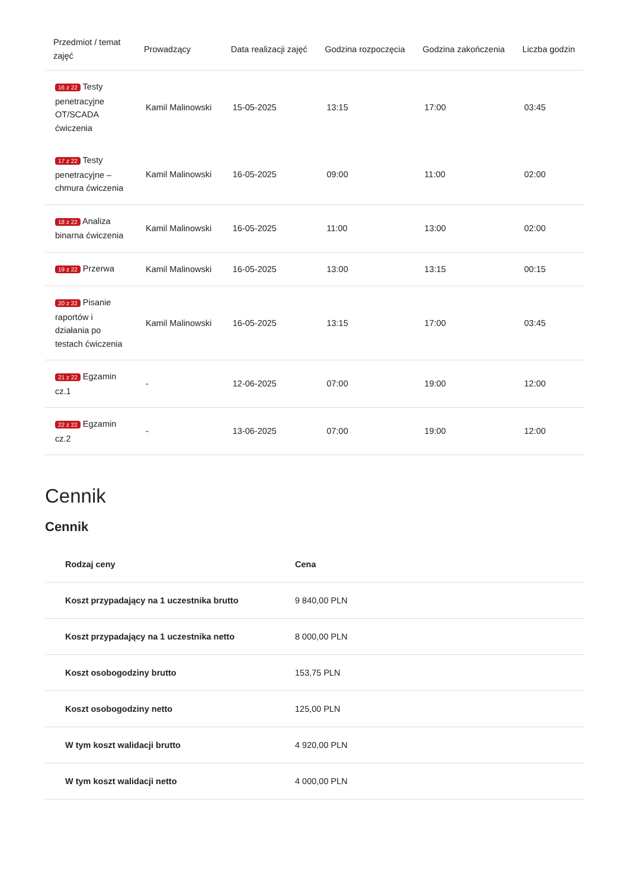| Przedmiot / temat zajęć | Prowadzący | Data realizacji zajęć | Godzina rozpoczęcia | Godzina zakończenia | Liczba godzin |
| --- | --- | --- | --- | --- | --- |
| 16 z 22 Testy penetracyjne OT/SCADA ćwiczenia | Kamil Malinowski | 15-05-2025 | 13:15 | 17:00 | 03:45 |
| 17 z 22 Testy penetracyjne – chmura ćwiczenia | Kamil Malinowski | 16-05-2025 | 09:00 | 11:00 | 02:00 |
| 18 z 22 Analiza binarna ćwiczenia | Kamil Malinowski | 16-05-2025 | 11:00 | 13:00 | 02:00 |
| 19 z 22 Przerwa | Kamil Malinowski | 16-05-2025 | 13:00 | 13:15 | 00:15 |
| 20 z 22 Pisanie raportów i działania po testach ćwiczenia | Kamil Malinowski | 16-05-2025 | 13:15 | 17:00 | 03:45 |
| 21 z 22 Egzamin cz.1 | - | 12-06-2025 | 07:00 | 19:00 | 12:00 |
| 22 z 22 Egzamin cz.2 | - | 13-06-2025 | 07:00 | 19:00 | 12:00 |
Cennik
Cennik
| Rodzaj ceny | Cena |
| --- | --- |
| Koszt przypadający na 1 uczestnika brutto | 9 840,00 PLN |
| Koszt przypadający na 1 uczestnika netto | 8 000,00 PLN |
| Koszt osobogodziny brutto | 153,75 PLN |
| Koszt osobogodziny netto | 125,00 PLN |
| W tym koszt walidacji brutto | 4 920,00 PLN |
| W tym koszt walidacji netto | 4 000,00 PLN |